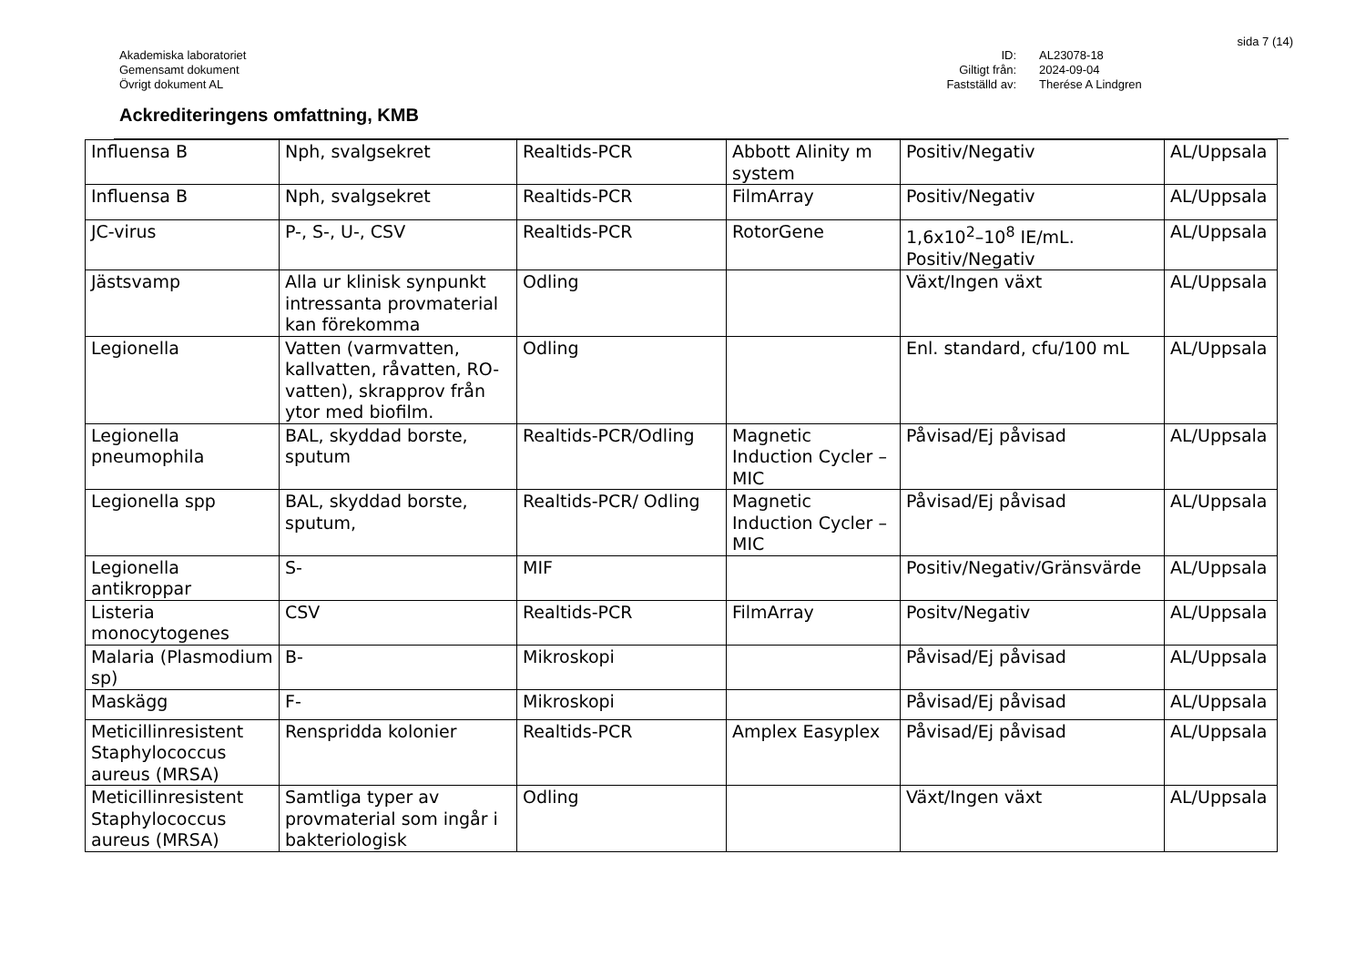sida 7 (14)
Akademiska laboratoriet
Gemensamt dokument
Övrigt dokument AL
ID:
Giltigt från:
Fastställd av:
AL23078-18
2024-09-04
Therése A Lindgren
Ackrediteringens omfattning, KMB
| Influensa B | Nph, svalgsekret | Realtids-PCR | Abbott Alinity m system | Positiv/Negativ | AL/Uppsala |
| Influensa B | Nph, svalgsekret | Realtids-PCR | FilmArray | Positiv/Negativ | AL/Uppsala |
| JC-virus | P-, S-, U-, CSV | Realtids-PCR | RotorGene | 1,6x10<sup>2</sup>–10<sup>8</sup> IE/mL. Positiv/Negativ | AL/Uppsala |
| Jästsvamp | Alla ur klinisk synpunkt intressanta provmaterial kan förekomma | Odling | | Växt/Ingen växt | AL/Uppsala |
| Legionella | Vatten (varmvatten, kallvatten, råvatten, RO-vatten), skrapprov från ytor med biofilm. | Odling | | Enl. standard, cfu/100 mL | AL/Uppsala |
| Legionella pneumophila | BAL, skyddad borste, sputum | Realtids-PCR/Odling | Magnetic Induction Cycler – MIC | Påvisad/Ej påvisad | AL/Uppsala |
| Legionella spp | BAL, skyddad borste, sputum, | Realtids-PCR/ Odling | Magnetic Induction Cycler – MIC | Påvisad/Ej påvisad | AL/Uppsala |
| Legionella antikroppar | S- | MIF | | Positiv/Negativ/Gränsvärde | AL/Uppsala |
| Listeria monocytogenes | CSV | Realtids-PCR | FilmArray | Positv/Negativ | AL/Uppsala |
| Malaria (Plasmodium sp) | B- | Mikroskopi | | Påvisad/Ej påvisad | AL/Uppsala |
| Maskägg | F- | Mikroskopi | | Påvisad/Ej påvisad | AL/Uppsala |
| Meticillinresistent Staphylococcus aureus (MRSA) | Renspridda kolonier | Realtids-PCR | Amplex Easyplex | Påvisad/Ej påvisad | AL/Uppsala |
| Meticillinresistent Staphylococcus aureus (MRSA) | Samtliga typer av provmaterial som ingår i bakteriologisk | Odling | | Växt/Ingen växt | AL/Uppsala |